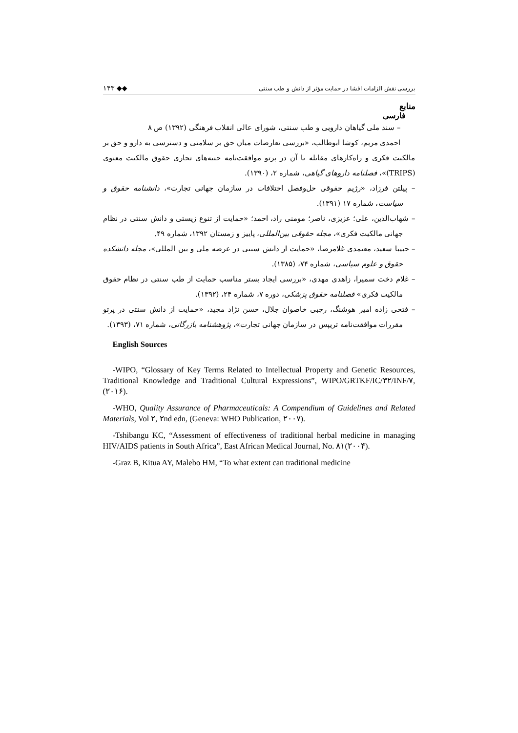۱۴۳ ◆◆ بررسی نقش الزامات افشا در حمایت مؤثر از دانش و طب سنتی
منابع
فارسی
– سند ملی گیاهان دارویی و طب سنتی، شورای عالی انقلاب فرهنگی (۱۳۹۲) ص ۸
احمدی مریم، کوشا ابوطالب، «بررسی تعارضات میان حق بر سلامتی و دسترسی به دارو و حق بر مالکیت فکری و راه‌کارهای مقابله با آن در پرتو موافقت‌نامه جنبه‌های تجاری حقوق مالکیت معنوی (TRIPS)»، فصلنامه داروهای گیاهی، شماره ۲، (۱۳۹۰).
– پیلتن فرزاد، «رژیم حقوقی حل‌وفصل اختلافات در سازمان جهانی تجارت»، دانشنامه حقوق و سیاست، شماره ۱۷ (۱۳۹۱).
– شهاب‌الدین، علی؛ عزیزی، ناصر؛ مومنی راد، احمد؛ «حمایت از تنوع زیستی و دانش سنتی در نظام جهانی مالکیت فکری»، مجله حقوقی بین‌المللی، پاییز و زمستان ۱۳۹۲، شماره ۴۹.
– حبیبا سعید، معتمدی غلامرضا، «حمایت از دانش سنتی در عرصه ملی و بین المللی»، مجله دانشکده حقوق و علوم سیاسی، شماره ۷۴، (۱۳۸۵).
– غلام دخت سمیرا، زاهدی مهدی، «بررسی ایجاد بستر مناسب حمایت از طب سنتی در نظام حقوق مالکیت فکری» فصلنامه حقوق پزشکی، دوره ۷، شماره ۲۴، (۱۳۹۲).
– فتحی زاده امیر هوشنگ، رجبی خاصوان جلال، حسن نژاد مجید، «حمایت از دانش سنتی در پرتو مقررات موافقت‌نامه تریپس در سازمان جهانی تجارت»، پژوهشنامه بازرگانی، شماره ۷۱، (۱۳۹۳).
English Sources
-WIPO, “Glossary of Key Terms Related to Intellectual Property and Genetic Resources, Traditional Knowledge and Traditional Cultural Expressions”, WIPO/GRTKF/IC/۳۲/INF/۷, (۲۰۱۶).
-WHO, Quality Assurance of Pharmaceuticals: A Compendium of Guidelines and Related Materials, Vol ۲, ۲nd edn, (Geneva: WHO Publication, ۲۰۰۷).
-Tshibangu KC, “Assessment of effectiveness of traditional herbal medicine in managing HIV/AIDS patients in South Africa”, East African Medical Journal, No. ۸۱(۲۰۰۴).
-Graz B, Kitua AY, Malebo HM, “To what extent can traditional medicine